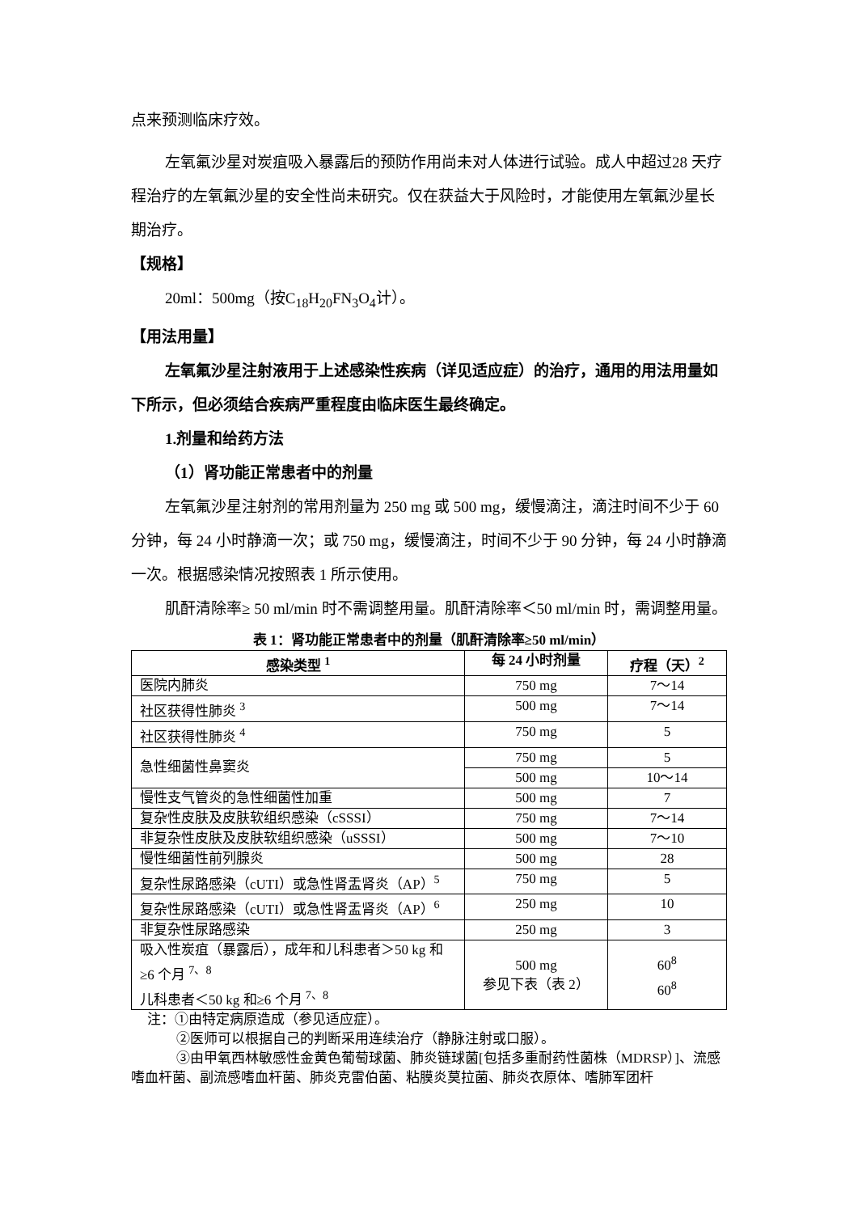点来预测临床疗效。
左氧氟沙星对炭疽吸入暴露后的预防作用尚未对人体进行试验。成人中超过28 天疗程治疗的左氧氟沙星的安全性尚未研究。仅在获益大于风险时，才能使用左氧氟沙星长期治疗。
【规格】
20ml：500mg（按C<sub>18</sub>H<sub>20</sub>FN<sub>3</sub>O<sub>4</sub>计）。
【用法用量】
左氧氟沙星注射液用于上述感染性疾病（详见适应症）的治疗，通用的用法用量如下所示，但必须结合疾病严重程度由临床医生最终确定。
1.剂量和给药方法
（1）肾功能正常患者中的剂量
左氧氟沙星注射剂的常用剂量为 250 mg 或 500 mg，缓慢滴注，滴注时间不少于 60 分钟，每 24 小时静滴一次；或 750 mg，缓慢滴注，时间不少于 90 分钟，每 24 小时静滴一次。根据感染情况按照表 1 所示使用。
肌酐清除率≥ 50 ml/min 时不需调整用量。肌酐清除率＜50 ml/min 时，需调整用量。
表 1：肾功能正常患者中的剂量（肌酐清除率≥50 ml/min）
| 感染类型 <sup>1</sup> | 每 24 小时剂量 | 疗程（天）<sup>2</sup> |
| --- | --- | --- |
| 医院内肺炎 | 750 mg | 7～14 |
| 社区获得性肺炎 <sup>3</sup> | 500 mg | 7～14 |
| 社区获得性肺炎 <sup>4</sup> | 750 mg | 5 |
| 急性细菌性鼻窦炎 | 750 mg | 5 |
| | 500 mg | 10～14 |
| 慢性支气管炎的急性细菌性加重 | 500 mg | 7 |
| 复杂性皮肤及皮肤软组织感染（cSSSI） | 750 mg | 7～14 |
| 非复杂性皮肤及皮肤软组织感染（uSSSI） | 500 mg | 7～10 |
| 慢性细菌性前列腺炎 | 500 mg | 28 |
| 复杂性尿路感染（cUTI）或急性肾盂肾炎（AP）<sup>5</sup> | 750 mg | 5 |
| 复杂性尿路感染（cUTI）或急性肾盂肾炎（AP）<sup>6</sup> | 250 mg | 10 |
| 非复杂性尿路感染 | 250 mg | 3 |
| 吸入性炭疽（暴露后），成年和儿科患者＞50 kg 和≥6 个月 <sup>7、8</sup> 儿科患者＜50 kg 和≥6 个月 <sup>7、8</sup> | 500 mg 参见下表（表 2） | 60<sup>8</sup> 60<sup>8</sup> |
注：①由特定病原造成（参见适应症）。
②医师可以根据自己的判断采用连续治疗（静脉注射或口服）。
③由甲氧西林敏感性金黄色葡萄球菌、肺炎链球菌[包括多重耐药性菌株（MDRSP）]、流感嗜血杆菌、副流感嗜血杆菌、肺炎克雷伯菌、粘膜炎莫拉菌、肺炎衣原体、嗜肺军团杆